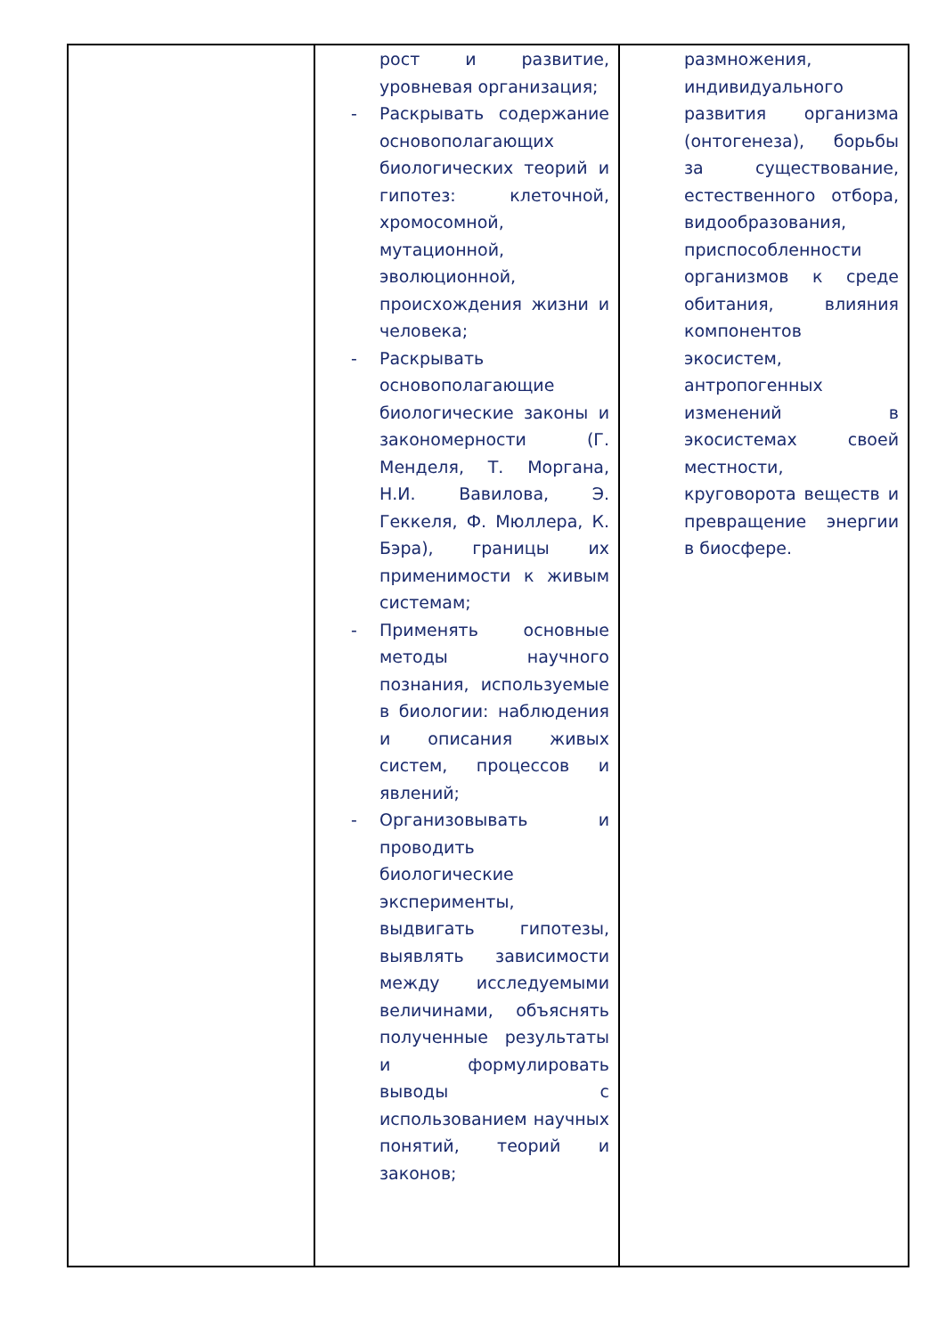| | рост и развитие, уровневая организация; - Раскрывать содержание основополагающих биологических теорий и гипотез: клеточной, хромосомной, мутационной, эволюционной, происхождения жизни и человека; - Раскрывать основополагающие биологические законы и закономерности (Г. Менделя, Т. Моргана, Н.И. Вавилова, Э. Геккеля, Ф. Мюллера, К. Бэра), границы их применимости к живым системам; - Применять основные методы научного познания, используемые в биологии: наблюдения и описания живых систем, процессов и явлений; - Организовывать и проводить биологические эксперименты, выдвигать гипотезы, выявлять зависимости между исследуемыми величинами, объяснять полученные результаты и формулировать выводы с использованием научных понятий, теорий и законов; | размножения, индивидуального развития организма (онтогенеза), борьбы за существование, естественного отбора, видообразования, приспособленности организмов к среде обитания, влияния компонентов экосистем, антропогенных изменений в экосистемах своей местности, круговорота веществ и превращение энергии в биосфере. |